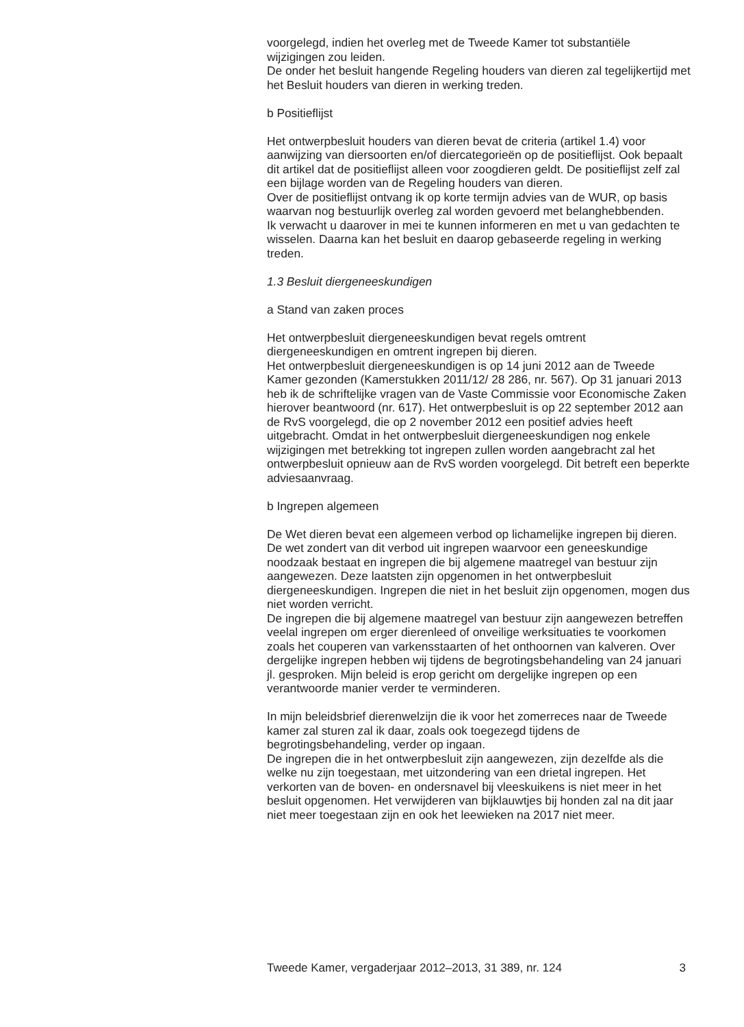voorgelegd, indien het overleg met de Tweede Kamer tot substantiële wijzigingen zou leiden.
De onder het besluit hangende Regeling houders van dieren zal tegelijkertijd met het Besluit houders van dieren in werking treden.
b Positieflijst
Het ontwerpbesluit houders van dieren bevat de criteria (artikel 1.4) voor aanwijzing van diersoorten en/of diercategorieën op de positieflijst. Ook bepaalt dit artikel dat de positieflijst alleen voor zoogdieren geldt. De positieflijst zelf zal een bijlage worden van de Regeling houders van dieren.
Over de positieflijst ontvang ik op korte termijn advies van de WUR, op basis waarvan nog bestuurlijk overleg zal worden gevoerd met belanghebbenden.
Ik verwacht u daarover in mei te kunnen informeren en met u van gedachten te wisselen. Daarna kan het besluit en daarop gebaseerde regeling in werking treden.
1.3 Besluit diergeneeskundigen
a Stand van zaken proces
Het ontwerpbesluit diergeneeskundigen bevat regels omtrent diergeneeskundigen en omtrent ingrepen bij dieren.
Het ontwerpbesluit diergeneeskundigen is op 14 juni 2012 aan de Tweede Kamer gezonden (Kamerstukken 2011/12/ 28 286, nr. 567). Op 31 januari 2013 heb ik de schriftelijke vragen van de Vaste Commissie voor Economische Zaken hierover beantwoord (nr. 617). Het ontwerpbesluit is op 22 september 2012 aan de RvS voorgelegd, die op 2 november 2012 een positief advies heeft uitgebracht. Omdat in het ontwerpbesluit diergeneeskundigen nog enkele wijzigingen met betrekking tot ingrepen zullen worden aangebracht zal het ontwerpbesluit opnieuw aan de RvS worden voorgelegd. Dit betreft een beperkte adviesaanvraag.
b Ingrepen algemeen
De Wet dieren bevat een algemeen verbod op lichamelijke ingrepen bij dieren. De wet zondert van dit verbod uit ingrepen waarvoor een geneeskundige noodzaak bestaat en ingrepen die bij algemene maatregel van bestuur zijn aangewezen. Deze laatsten zijn opgenomen in het ontwerpbesluit diergeneeskundigen. Ingrepen die niet in het besluit zijn opgenomen, mogen dus niet worden verricht.
De ingrepen die bij algemene maatregel van bestuur zijn aangewezen betreffen veelal ingrepen om erger dierenleed of onveilige werksituaties te voorkomen zoals het couperen van varkensstaarten of het onthoornen van kalveren. Over dergelijke ingrepen hebben wij tijdens de begrotingsbehandeling van 24 januari jl. gesproken. Mijn beleid is erop gericht om dergelijke ingrepen op een verantwoorde manier verder te verminderen.
In mijn beleidsbrief dierenwelzijn die ik voor het zomerreces naar de Tweede kamer zal sturen zal ik daar, zoals ook toegezegd tijdens de begrotingsbehandeling, verder op ingaan.
De ingrepen die in het ontwerpbesluit zijn aangewezen, zijn dezelfde als die welke nu zijn toegestaan, met uitzondering van een drietal ingrepen. Het verkorten van de boven- en ondersnavel bij vleeskuikens is niet meer in het besluit opgenomen. Het verwijderen van bijklauwtjes bij honden zal na dit jaar niet meer toegestaan zijn en ook het leewieken na 2017 niet meer.
Tweede Kamer, vergaderjaar 2012–2013, 31 389, nr. 124 3